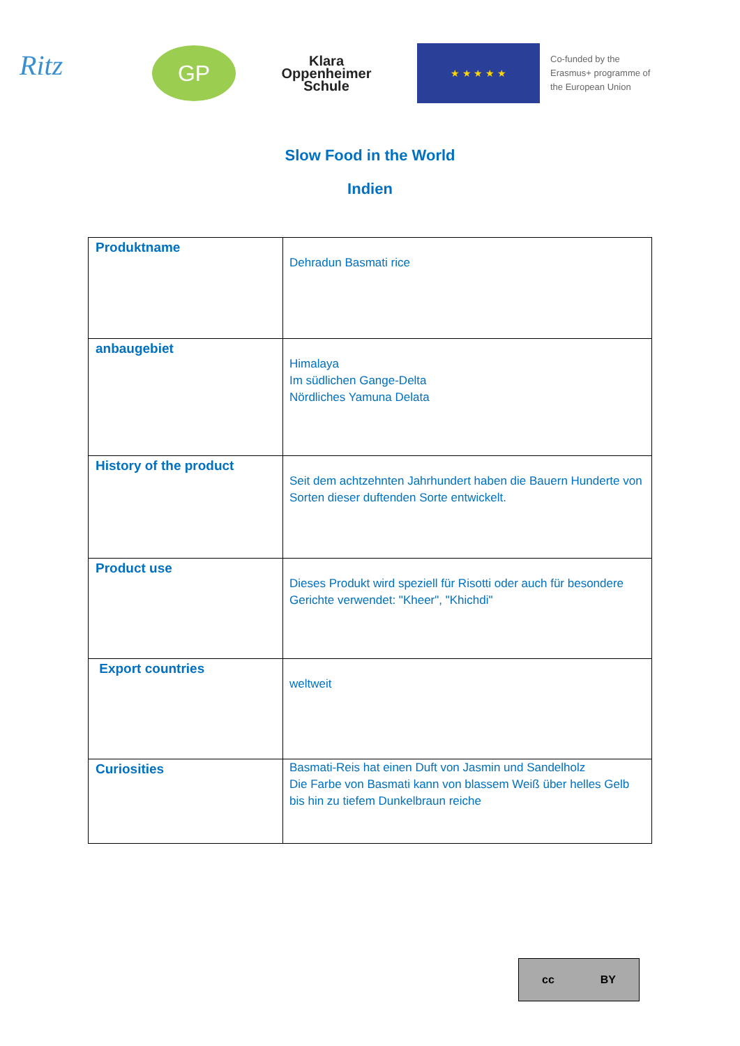Ritz
GP
Klara
Oppenheimer
Schule
★ ★ ★ ★ ★
Co-funded by the
Erasmus+ programme of
the European Union
Slow Food in the World
Indien
| Produktname | Dehradun Basmati rice |
| anbaugebiet | Himalaya Im südlichen Gange-Delta Nördliches Yamuna Delata |
| History of the product | Seit dem achtzehnten Jahrhundert haben die Bauern Hunderte von Sorten dieser duftenden Sorte entwickelt. |
| Product use | Dieses Produkt wird speziell für Risotti oder auch für besondere Gerichte verwendet: "Kheer", "Khichdi" |
| Export countries | weltweit |
| Curiosities | Basmati-Reis hat einen Duft von Jasmin und Sandelholz Die Farbe von Basmati kann von blassem Weiß über helles Gelb bis hin zu tiefem Dunkelbraun reiche |
cc BY